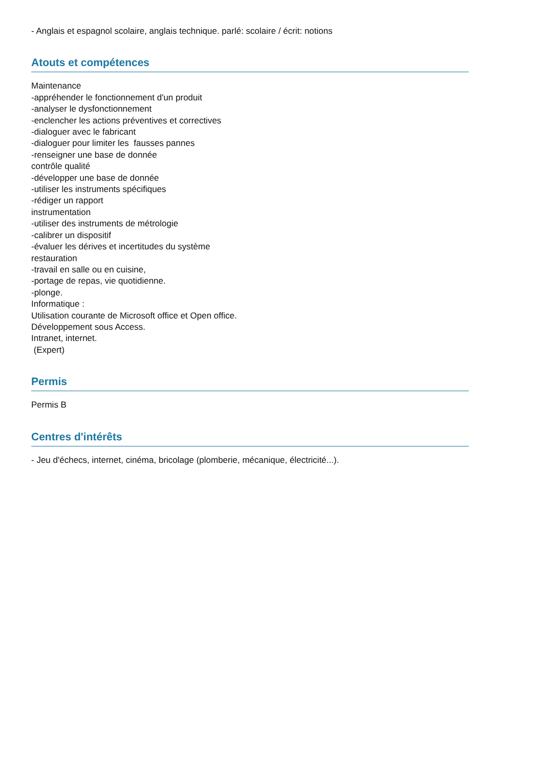- Anglais et espagnol scolaire, anglais technique. parlé: scolaire / écrit: notions
Atouts et compétences
Maintenance
-appréhender le fonctionnement d'un produit
-analyser le dysfonctionnement
-enclencher les actions préventives et correctives
-dialoguer avec le fabricant
-dialoguer pour limiter les fausses pannes
-renseigner une base de donnée
contrôle qualité
-développer une base de donnée
-utiliser les instruments spécifiques
-rédiger un rapport
instrumentation
-utiliser des instruments de métrologie
-calibrer un dispositif
-évaluer les dérives et incertitudes du système
restauration
-travail en salle ou en cuisine,
-portage de repas, vie quotidienne.
-plonge.
Informatique :
Utilisation courante de Microsoft office et Open office.
Développement sous Access.
Intranet, internet.
(Expert)
Permis
Permis B
Centres d'intérêts
- Jeu d'échecs, internet, cinéma, bricolage (plomberie, mécanique, électricité...).